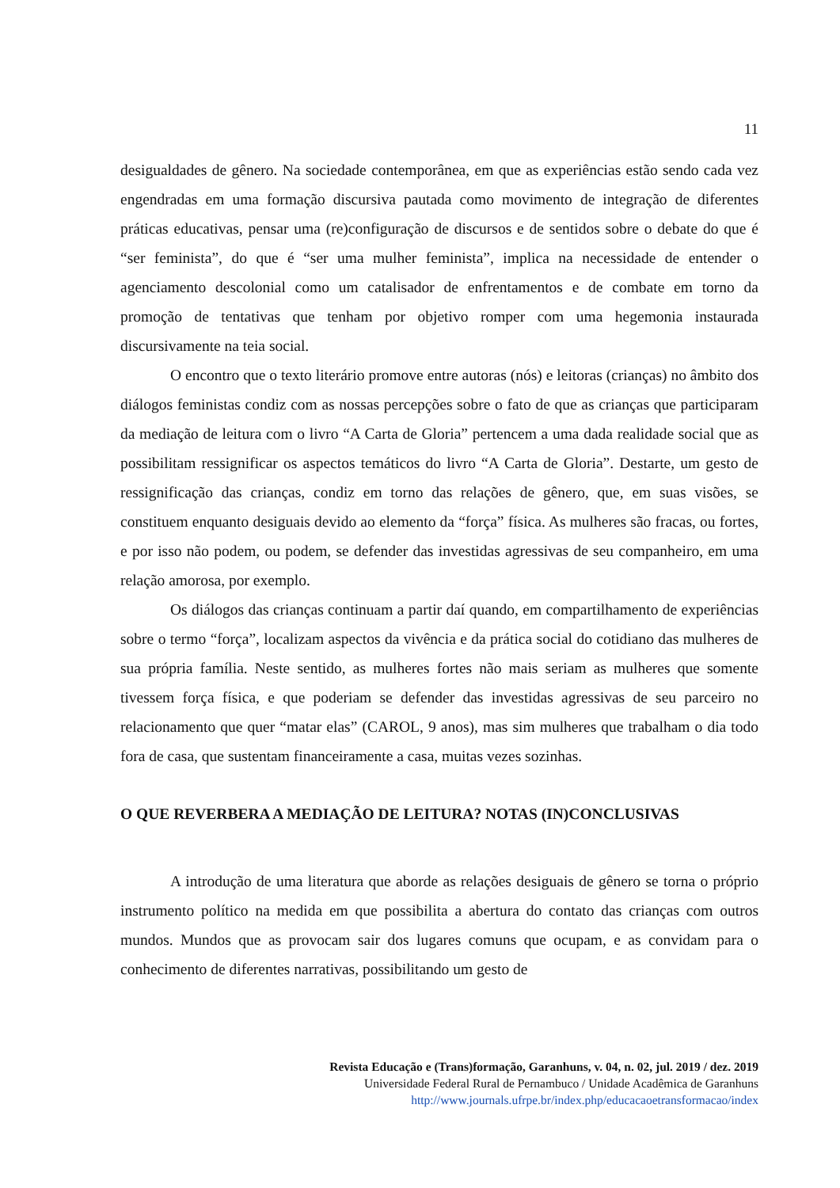11
desigualdades de gênero. Na sociedade contemporânea, em que as experiências estão sendo cada vez engendradas em uma formação discursiva pautada como movimento de integração de diferentes práticas educativas, pensar uma (re)configuração de discursos e de sentidos sobre o debate do que é “ser feminista”, do que é “ser uma mulher feminista”, implica na necessidade de entender o agenciamento descolonial como um catalisador de enfrentamentos e de combate em torno da promoção de tentativas que tenham por objetivo romper com uma hegemonia instaurada discursivamente na teia social.
O encontro que o texto literário promove entre autoras (nós) e leitoras (crianças) no âmbito dos diálogos feministas condiz com as nossas percepções sobre o fato de que as crianças que participaram da mediação de leitura com o livro “A Carta de Gloria” pertencem a uma dada realidade social que as possibilitam ressignificar os aspectos temáticos do livro “A Carta de Gloria”. Destarte, um gesto de ressignificação das crianças, condiz em torno das relações de gênero, que, em suas visões, se constituem enquanto desiguais devido ao elemento da “força” física. As mulheres são fracas, ou fortes, e por isso não podem, ou podem, se defender das investidas agressivas de seu companheiro, em uma relação amorosa, por exemplo.
Os diálogos das crianças continuam a partir daí quando, em compartilhamento de experiências sobre o termo “força”, localizam aspectos da vivência e da prática social do cotidiano das mulheres de sua própria família. Neste sentido, as mulheres fortes não mais seriam as mulheres que somente tivessem força física, e que poderiam se defender das investidas agressivas de seu parceiro no relacionamento que quer “matar elas” (CAROL, 9 anos), mas sim mulheres que trabalham o dia todo fora de casa, que sustentam financeiramente a casa, muitas vezes sozinhas.
O QUE REVERBERA A MEDIAÇÃO DE LEITURA? NOTAS (IN)CONCLUSIVAS
A introdução de uma literatura que aborde as relações desiguais de gênero se torna o próprio instrumento político na medida em que possibilita a abertura do contato das crianças com outros mundos. Mundos que as provocam sair dos lugares comuns que ocupam, e as convidam para o conhecimento de diferentes narrativas, possibilitando um gesto de
Revista Educação e (Trans)formação, Garanhuns, v. 04, n. 02, jul. 2019 / dez. 2019
Universidade Federal Rural de Pernambuco / Unidade Acadêmica de Garanhuns
http://www.journals.ufrpe.br/index.php/educacaoetransformacao/index